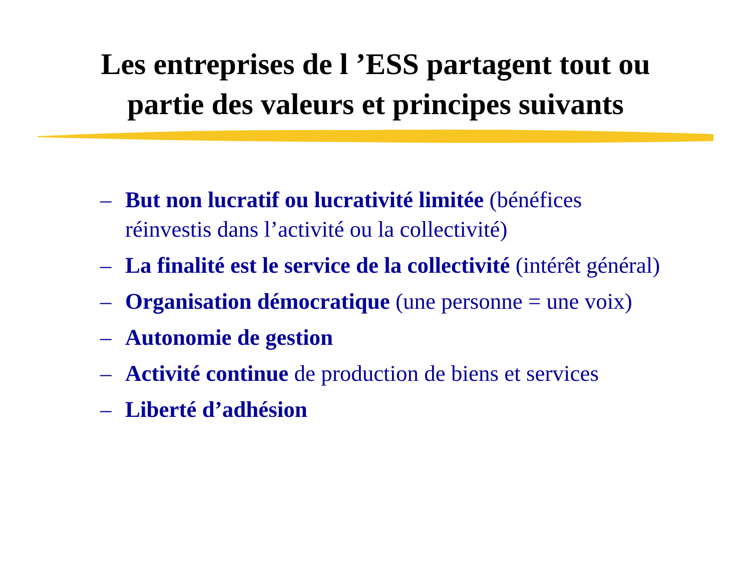Les entreprises de l ’ESS partagent tout ou
partie des valeurs et principes suivants
– But non lucratif ou lucrativité limitée (bénéfices réinvestis dans l’activité ou la collectivité)
– La finalité est le service de la collectivité (intérêt général)
– Organisation démocratique (une personne = une voix)
– Autonomie de gestion
– Activité continue de production de biens et services
– Liberté d’adhésion